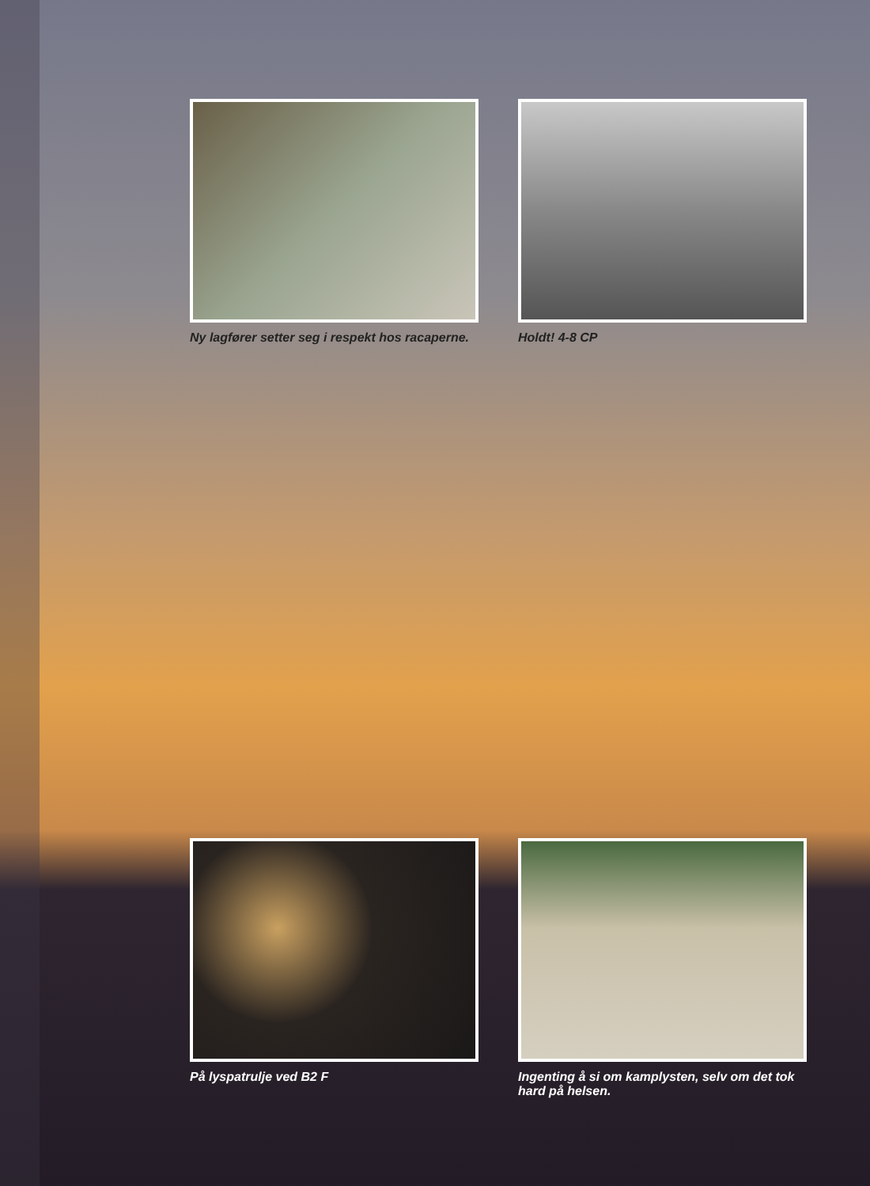Ny lagfører setter seg i respekt hos racaperne.
Holdt! 4-8 CP
På lyspatrulje ved B2 F Ingenting å si om kamplysten, selv om det tok hard på helsen.